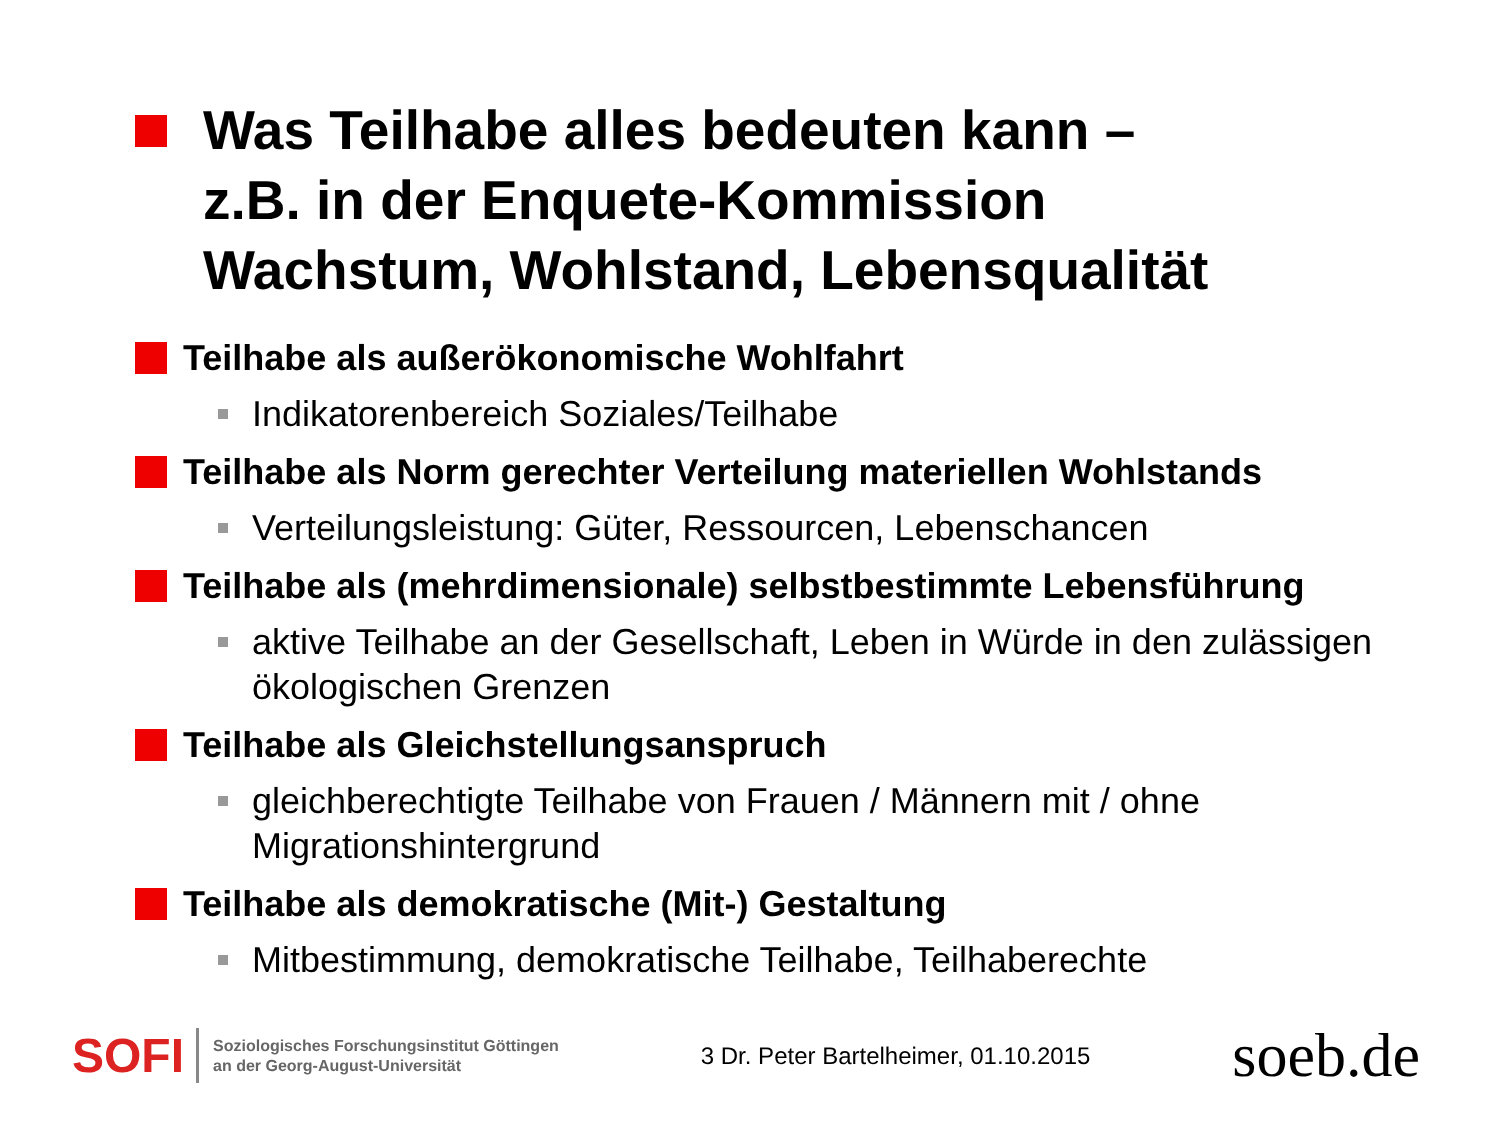Was Teilhabe alles bedeuten kann –
z.B. in der Enquete-Kommission
Wachstum, Wohlstand, Lebensqualität
Teilhabe als außerökonomische Wohlfahrt
Indikatorenbereich Soziales/Teilhabe
Teilhabe als Norm gerechter Verteilung materiellen Wohlstands
Verteilungsleistung: Güter, Ressourcen, Lebenschancen
Teilhabe als (mehrdimensionale) selbstbestimmte Lebensführung
aktive Teilhabe an der Gesellschaft, Leben in Würde in den zulässigen ökologischen Grenzen
Teilhabe als Gleichstellungsanspruch
gleichberechtigte Teilhabe von Frauen / Männern mit / ohne Migrationshintergrund
Teilhabe als demokratische (Mit-) Gestaltung
Mitbestimmung, demokratische Teilhabe, Teilhaberechte
SOFI Soziologisches Forschungsinstitut Göttingen
an der Georg-August-Universität
3 Dr. Peter Bartelheimer, 01.10.2015
soeb.de